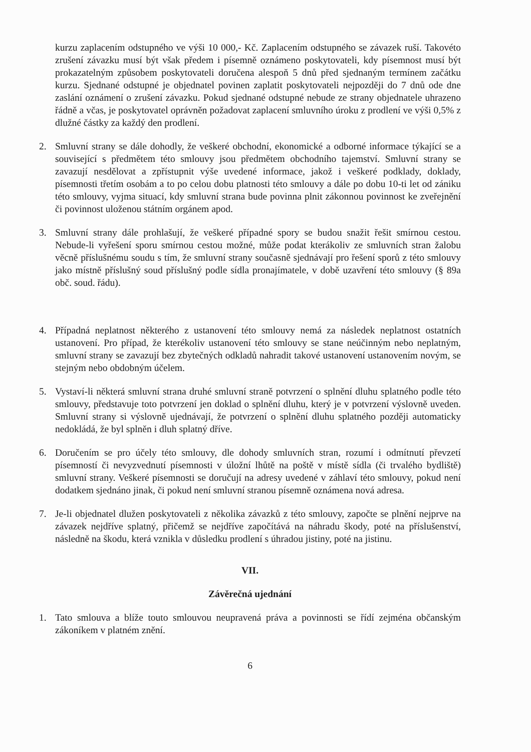kurzu zaplacením odstupného ve výši 10 000,- Kč. Zaplacením odstupného se závazek ruší. Takovéto zrušení závazku musí být však předem i písemně oznámeno poskytovateli, kdy písemnost musí být prokazatelným způsobem poskytovateli doručena alespoň 5 dnů před sjednaným termínem začátku kurzu. Sjednané odstupné je objednatel povinen zaplatit poskytovateli nejpozději do 7 dnů ode dne zaslání oznámení o zrušení závazku. Pokud sjednané odstupné nebude ze strany objednatele uhrazeno řádně a včas, je poskytovatel oprávněn požadovat zaplacení smluvního úroku z prodlení ve výši 0,5% z dlužné částky za každý den prodlení.
2. Smluvní strany se dále dohodly, že veškeré obchodní, ekonomické a odborné informace týkající se a související s předmětem této smlouvy jsou předmětem obchodního tajemství. Smluvní strany se zavazují nesdělovat a zpřístupnit výše uvedené informace, jakož i veškeré podklady, doklady, písemnosti třetím osobám a to po celou dobu platnosti této smlouvy a dále po dobu 10-ti let od zániku této smlouvy, vyjma situací, kdy smluvní strana bude povinna plnit zákonnou povinnost ke zveřejnění či povinnost uloženou státním orgánem apod.
3. Smluvní strany dále prohlašují, že veškeré případné spory se budou snažit řešit smírnou cestou. Nebude-li vyřešení sporu smírnou cestou možné, může podat kterákoliv ze smluvních stran žalobu věcně příslušnému soudu s tím, že smluvní strany současně sjednávají pro řešení sporů z této smlouvy jako místně příslušný soud příslušný podle sídla pronajímatele, v době uzavření této smlouvy (§ 89a obč. soud. řádu).
4. Případná neplatnost některého z ustanovení této smlouvy nemá za následek neplatnost ostatních ustanovení. Pro případ, že kterékoliv ustanovení této smlouvy se stane neúčinným nebo neplatným, smluvní strany se zavazují bez zbytečných odkladů nahradit takové ustanovení ustanovením novým, se stejným nebo obdobným účelem.
5. Vystaví-li některá smluvní strana druhé smluvní straně potvrzení o splnění dluhu splatného podle této smlouvy, představuje toto potvrzení jen doklad o splnění dluhu, který je v potvrzení výslovně uveden. Smluvní strany si výslovně ujednávají, že potvrzení o splnění dluhu splatného později automaticky nedokládá, že byl splněn i dluh splatný dříve.
6. Doručením se pro účely této smlouvy, dle dohody smluvních stran, rozumí i odmítnutí převzetí písemností či nevyzvednutí písemnosti v úložní lhůtě na poště v místě sídla (či trvalého bydliště) smluvní strany. Veškeré písemnosti se doručují na adresy uvedené v záhlaví této smlouvy, pokud není dodatkem sjednáno jinak, či pokud není smluvní stranou písemně oznámena nová adresa.
7. Je-li objednatel dlužen poskytovateli z několika závazků z této smlouvy, započte se plnění nejprve na závazek nejdříve splatný, přičemž se nejdříve započítává na náhradu škody, poté na příslušenství, následně na škodu, která vznikla v důsledku prodlení s úhradou jistiny, poté na jistinu.
VII.
Závěrečná ujednání
1. Tato smlouva a blíže touto smlouvou neupravená práva a povinnosti se řídí zejména občanským zákoníkem v platném znění.
6